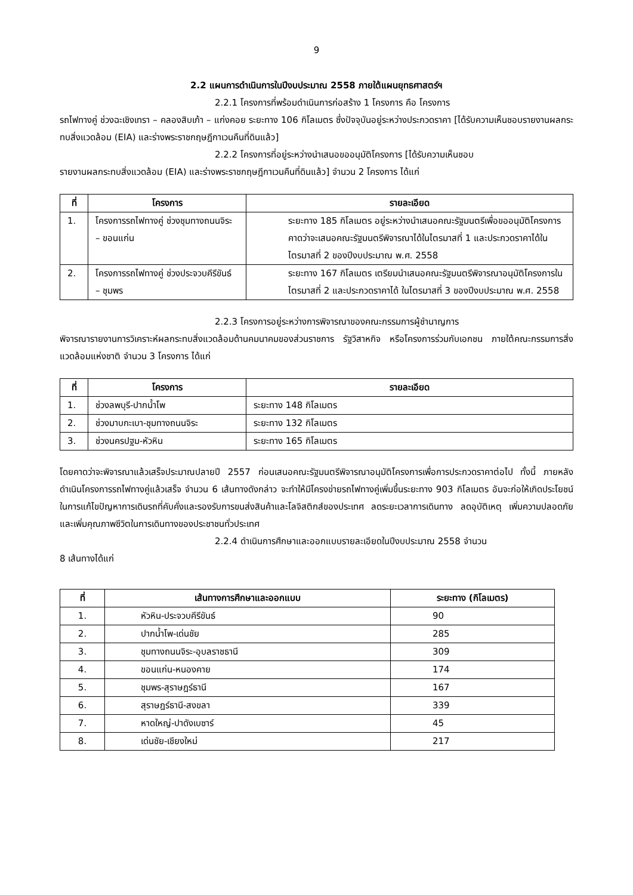9
2.2 แผนการดำเนินการในปีงบประมาณ 2558 ภายใต้แผนยุทธศาสตร์ฯ
2.2.1 โครงการที่พร้อมดำเนินการก่อสร้าง 1 โครงการ คือ โครงการ
รถไฟทางคู่ ช่วงฉะเชิงเทรา – คลองสิบเก้า – แก่งคอย ระยะทาง 106 กิโลเมตร ซึ่งปัจจุบันอยู่ระหว่างประกวดราคา [ได้รับความเห็นชอบรายงานผลกระทบสิ่งแวดล้อม (EIA) และร่างพระราชกฤษฎีกาเวนคืนที่ดินแล้ว]
2.2.2 โครงการที่อยู่ระหว่างนำเสนอขออนุมัติโครงการ [ได้รับความเห็นชอบ
รายงานผลกระทบสิ่งแวดล้อม (EIA) และร่างพระราชกฤษฎีกาเวนคืนที่ดินแล้ว] จำนวน 2 โครงการ ได้แก่
| ที่ | โครงการ | รายละเอียด |
| --- | --- | --- |
| 1. | โครงการรถไฟทางคู่ ช่วงชุมทางถนนจิระ – ขอนแก่น | ระยะทาง 185 กิโลเมตร อยู่ระหว่างนำเสนอคณะรัฐมนตรีเพื่อขออนุมัติโครงการคาดว่าจะเสนอคณะรัฐมนตรีพิจารณาได้ในไตรมาสที่ 1 และประกวดราคาได้ในไตรมาสที่ 2 ของปีงบประมาณ พ.ศ. 2558 |
| 2. | โครงการรถไฟทางคู่ ช่วงประจวบคีรีขันธ์ – ชุมพร | ระยะทาง 167 กิโลเมตร เตรียมนำเสนอคณะรัฐมนตรีพิจารณาอนุมัติโครงการในไตรมาสที่ 2 และประกวดราคาได้ ในไตรมาสที่ 3 ของปีงบประมาณ พ.ศ. 2558 |
2.2.3 โครงการอยู่ระหว่างการพิจารณาของคณะกรรมการผู้ชำนาญการ
พิจารณารายงานการวิเคราะห์ผลกระทบสิ่งแวดล้อมด้านคมนาคมของส่วนราชการ รัฐวิสาหกิจ หรือโครงการร่วมกับเอกชน ภายใต้คณะกรรมการสิ่งแวดล้อมแห่งชาติ จำนวน 3 โครงการ ได้แก่
| ที่ | โครงการ | รายละเอียด |
| --- | --- | --- |
| 1. | ช่วงลพบุรี-ปากน้ำโพ | ระยะทาง 148 กิโลเมตร |
| 2. | ช่วงมาบกะเบา-ชุมทางถนนจิระ | ระยะทาง 132 กิโลเมตร |
| 3. | ช่วงนครปฐม-หัวหิน | ระยะทาง 165 กิโลเมตร |
โดยคาดว่าจะพิจารณาแล้วเสร็จประมาณปลายปี 2557 ก่อนเสนอคณะรัฐมนตรีพิจารณาอนุมัติโครงการเพื่อการประกวดราคาต่อไป ทั้งนี้ ภายหลังดำเนินโครงการรถไฟทางคู่แล้วเสร็จ จำนวน 6 เส้นทางดังกล่าว จะทำให้มีโครงข่ายรถไฟทางคู่เพิ่มขึ้นระยะทาง 903 กิโลเมตร อันจะก่อให้เกิดประโยชน์ในการแก้ไขปัญหาการเดินรถที่คับคั่งและรองรับการขนส่งสินค้าและโลจิสติกส์ของประเทศ ลดระยะเวลาการเดินทาง ลดอุบัติเหตุ เพิ่มความปลอดภัยและเพิ่มคุณภาพชีวิตในการเดินทางของประชาชนทั่วประเทศ
2.2.4 ดำเนินการศึกษาและออกแบบรายละเอียดในปีงบประมาณ 2558 จำนวน
8 เส้นทางได้แก่
| ที่ | เส้นทางการศึกษาและออกแบบ | ระยะทาง (กิโลเมตร) |
| --- | --- | --- |
| 1. | หัวหิน-ประจวบคีรีขันธ์ | 90 |
| 2. | ปากน้ำโพ-เด่นชัย | 285 |
| 3. | ชุมทางถนนจิระ-อุบลราชธานี | 309 |
| 4. | ขอนแก่น-หนองคาย | 174 |
| 5. | ชุมพร-สุราษฎร์ธานี | 167 |
| 6. | สุราษฎร์ธานี-สงขลา | 339 |
| 7. | หาดใหญ่-ปาดังเบซาร์ | 45 |
| 8. | เด่นชัย-เชียงใหม่ | 217 |